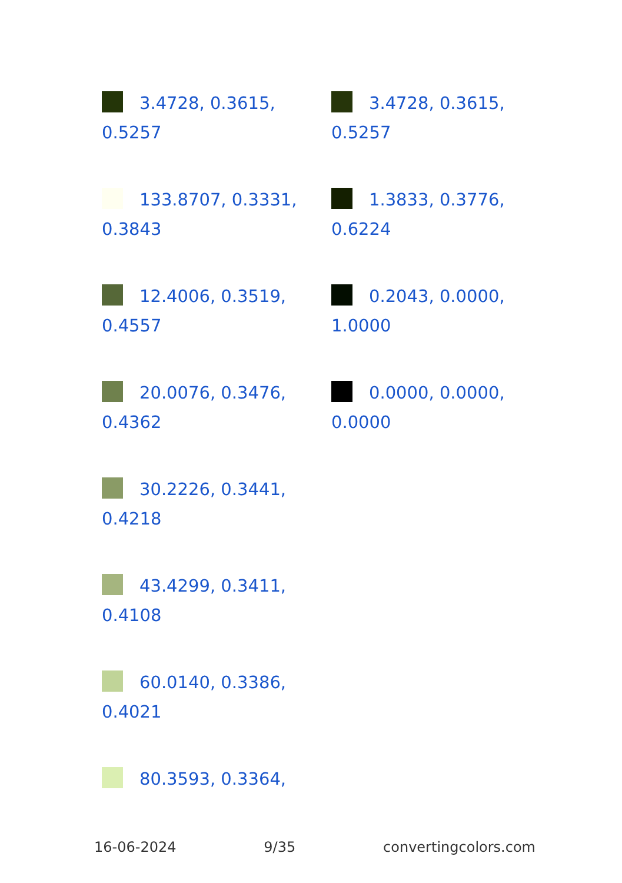3.4728, 0.3615, 0.5257
133.8707, 0.3331, 0.3843
12.4006, 0.3519, 0.4557
20.0076, 0.3476, 0.4362
30.2226, 0.3441, 0.4218
43.4299, 0.3411, 0.4108
60.0140, 0.3386, 0.4021
80.3593, 0.3364,
3.4728, 0.3615, 0.5257
1.3833, 0.3776, 0.6224
0.2043, 0.0000, 1.0000
0.0000, 0.0000, 0.0000
16-06-2024 9/35 convertingcolors.com